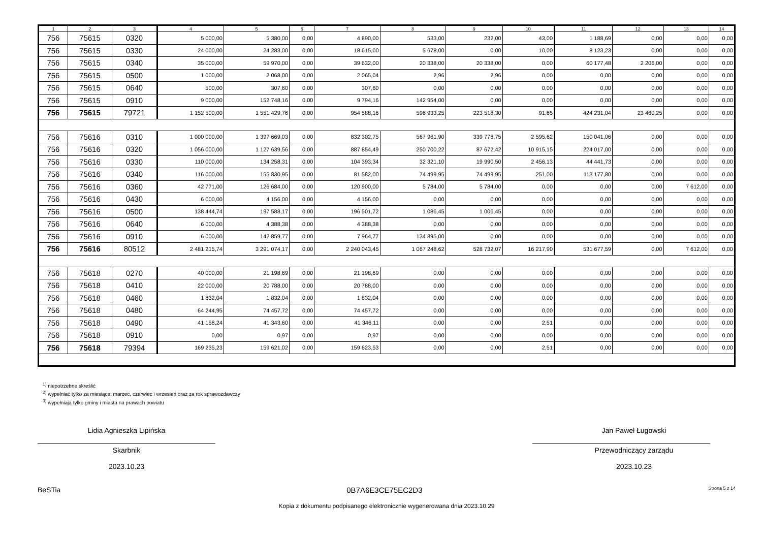| 1 | 2 | 3 | 4 | 5 | 6 | 7 | 8 | 9 | 10 | 11 | 12 | 13 | 14 |
| --- | --- | --- | --- | --- | --- | --- | --- | --- | --- | --- | --- | --- | --- |
| 756 | 75615 | 0320 | 5 000,00 | 5 380,00 | 0,00 | 4 890,00 | 533,00 | 232,00 | 43,00 | 1 188,69 | 0,00 | 0,00 | 0,00 |
| 756 | 75615 | 0330 | 24 000,00 | 24 283,00 | 0,00 | 18 615,00 | 5 678,00 | 0,00 | 10,00 | 8 123,23 | 0,00 | 0,00 | 0,00 |
| 756 | 75615 | 0340 | 35 000,00 | 59 970,00 | 0,00 | 39 632,00 | 20 338,00 | 20 338,00 | 0,00 | 60 177,48 | 2 206,00 | 0,00 | 0,00 |
| 756 | 75615 | 0500 | 1 000,00 | 2 068,00 | 0,00 | 2 065,04 | 2,96 | 2,96 | 0,00 | 0,00 | 0,00 | 0,00 | 0,00 |
| 756 | 75615 | 0640 | 500,00 | 307,60 | 0,00 | 307,60 | 0,00 | 0,00 | 0,00 | 0,00 | 0,00 | 0,00 | 0,00 |
| 756 | 75615 | 0910 | 9 000,00 | 152 748,16 | 0,00 | 9 794,16 | 142 954,00 | 0,00 | 0,00 | 0,00 | 0,00 | 0,00 | 0,00 |
| 756 | 75615 | 79721 | 1 152 500,00 | 1 551 429,76 | 0,00 | 954 588,16 | 596 933,25 | 223 518,30 | 91,65 | 424 231,04 | 23 460,25 | 0,00 | 0,00 |
| 756 | 75616 | 0310 | 1 000 000,00 | 1 397 669,03 | 0,00 | 832 302,75 | 567 961,90 | 339 778,75 | 2 595,62 | 150 041,06 | 0,00 | 0,00 | 0,00 |
| 756 | 75616 | 0320 | 1 056 000,00 | 1 127 639,56 | 0,00 | 887 854,49 | 250 700,22 | 87 672,42 | 10 915,15 | 224 017,00 | 0,00 | 0,00 | 0,00 |
| 756 | 75616 | 0330 | 110 000,00 | 134 258,31 | 0,00 | 104 393,34 | 32 321,10 | 19 990,50 | 2 456,13 | 44 441,73 | 0,00 | 0,00 | 0,00 |
| 756 | 75616 | 0340 | 116 000,00 | 155 830,95 | 0,00 | 81 582,00 | 74 499,95 | 74 499,95 | 251,00 | 113 177,80 | 0,00 | 0,00 | 0,00 |
| 756 | 75616 | 0360 | 42 771,00 | 126 684,00 | 0,00 | 120 900,00 | 5 784,00 | 5 784,00 | 0,00 | 0,00 | 0,00 | 7 612,00 | 0,00 |
| 756 | 75616 | 0430 | 6 000,00 | 4 156,00 | 0,00 | 4 156,00 | 0,00 | 0,00 | 0,00 | 0,00 | 0,00 | 0,00 | 0,00 |
| 756 | 75616 | 0500 | 138 444,74 | 197 588,17 | 0,00 | 196 501,72 | 1 086,45 | 1 006,45 | 0,00 | 0,00 | 0,00 | 0,00 | 0,00 |
| 756 | 75616 | 0640 | 6 000,00 | 4 388,38 | 0,00 | 4 388,38 | 0,00 | 0,00 | 0,00 | 0,00 | 0,00 | 0,00 | 0,00 |
| 756 | 75616 | 0910 | 6 000,00 | 142 859,77 | 0,00 | 7 964,77 | 134 895,00 | 0,00 | 0,00 | 0,00 | 0,00 | 0,00 | 0,00 |
| 756 | 75616 | 80512 | 2 481 215,74 | 3 291 074,17 | 0,00 | 2 240 043,45 | 1 067 248,62 | 528 732,07 | 16 217,90 | 531 677,59 | 0,00 | 7 612,00 | 0,00 |
| 756 | 75618 | 0270 | 40 000,00 | 21 198,69 | 0,00 | 21 198,69 | 0,00 | 0,00 | 0,00 | 0,00 | 0,00 | 0,00 | 0,00 |
| 756 | 75618 | 0410 | 22 000,00 | 20 788,00 | 0,00 | 20 788,00 | 0,00 | 0,00 | 0,00 | 0,00 | 0,00 | 0,00 | 0,00 |
| 756 | 75618 | 0460 | 1 832,04 | 1 832,04 | 0,00 | 1 832,04 | 0,00 | 0,00 | 0,00 | 0,00 | 0,00 | 0,00 | 0,00 |
| 756 | 75618 | 0480 | 64 244,95 | 74 457,72 | 0,00 | 74 457,72 | 0,00 | 0,00 | 0,00 | 0,00 | 0,00 | 0,00 | 0,00 |
| 756 | 75618 | 0490 | 41 158,24 | 41 343,60 | 0,00 | 41 346,11 | 0,00 | 0,00 | 2,51 | 0,00 | 0,00 | 0,00 | 0,00 |
| 756 | 75618 | 0910 | 0,00 | 0,97 | 0,00 | 0,97 | 0,00 | 0,00 | 0,00 | 0,00 | 0,00 | 0,00 | 0,00 |
| 756 | 75618 | 79394 | 169 235,23 | 159 621,02 | 0,00 | 159 623,53 | 0,00 | 0,00 | 2,51 | 0,00 | 0,00 | 0,00 | 0,00 |
<sup>1)</sup> niepotrzebne skreślić
<sup>2)</sup> wypełniać tylko za miesiące: marzec, czerwiec i wrzesień oraz za rok sprawozdawczy
<sup>3)</sup> wypełniają tylko gminy i miasta na prawach powiatu
Lidia Agnieszka Lipińska
Skarbnik
2023.10.23
Jan Paweł Ługowski
Przewodniczący zarządu
2023.10.23
BeSTia 0B7A6E3CE75EC2D3 Strona 5 z 14
Kopia z dokumentu podpisanego elektronicznie wygenerowana dnia 2023.10.29